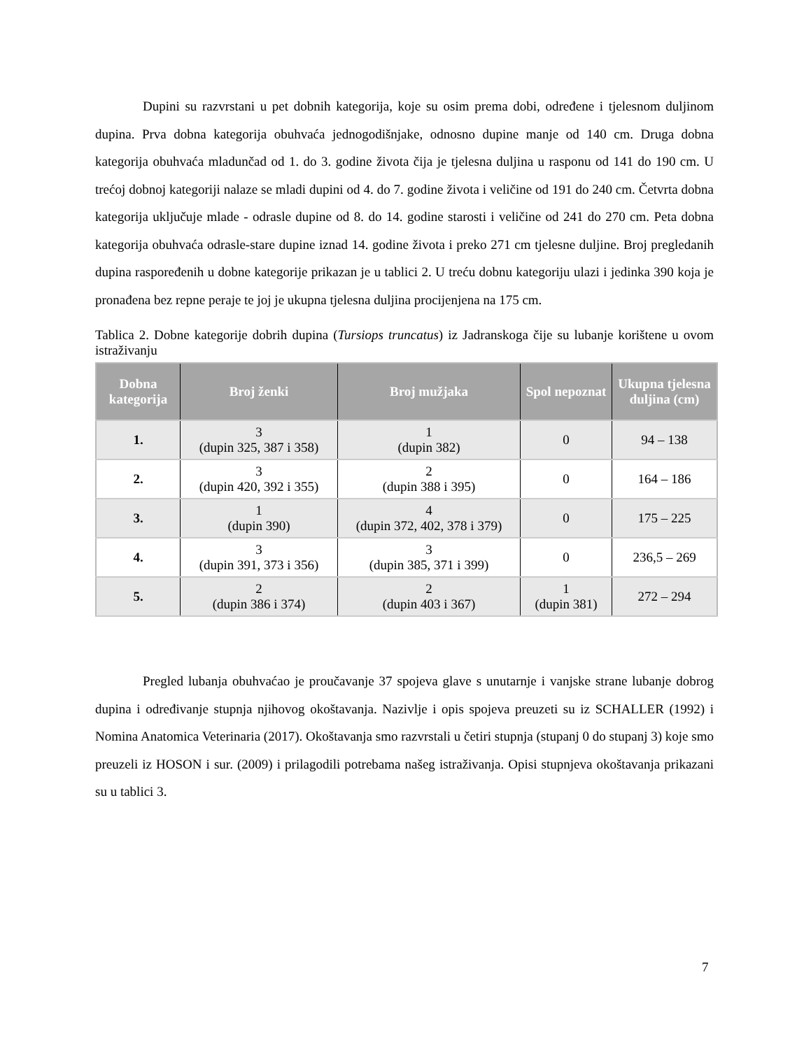Dupini su razvrstani u pet dobnih kategorija, koje su osim prema dobi, određene i tjelesnom duljinom dupina. Prva dobna kategorija obuhvaća jednogodišnjake, odnosno dupine manje od 140 cm. Druga dobna kategorija obuhvaća mladunčad od 1. do 3. godine života čija je tjelesna duljina u rasponu od 141 do 190 cm. U trećoj dobnoj kategoriji nalaze se mladi dupini od 4. do 7. godine života i veličine od 191 do 240 cm. Četvrta dobna kategorija uključuje mlade - odrasle dupine od 8. do 14. godine starosti i veličine od 241 do 270 cm. Peta dobna kategorija obuhvaća odrasle-stare dupine iznad 14. godine života i preko 271 cm tjelesne duljine. Broj pregledanih dupina raspoređenih u dobne kategorije prikazan je u tablici 2. U treću dobnu kategoriju ulazi i jedinka 390 koja je pronađena bez repne peraje te joj je ukupna tjelesna duljina procijenjena na 175 cm.
Tablica 2. Dobne kategorije dobrih dupina (Tursiops truncatus) iz Jadranskoga čije su lubanje korištene u ovom istraživanju
| Dobna kategorija | Broj ženki | Broj mužjaka | Spol nepoznat | Ukupna tjelesna duljina (cm) |
| --- | --- | --- | --- | --- |
| 1. | 3 (dupin 325, 387 i 358) | 1 (dupin 382) | 0 | 94 – 138 |
| 2. | 3 (dupin 420, 392 i 355) | 2 (dupin 388 i 395) | 0 | 164 – 186 |
| 3. | 1 (dupin 390) | 4 (dupin 372, 402, 378 i 379) | 0 | 175 – 225 |
| 4. | 3 (dupin 391, 373 i 356) | 3 (dupin 385, 371 i 399) | 0 | 236,5 – 269 |
| 5. | 2 (dupin 386 i 374) | 2 (dupin 403 i 367) | 1 (dupin 381) | 272 – 294 |
Pregled lubanja obuhvaćao je proučavanje 37 spojeva glave s unutarnje i vanjske strane lubanje dobrog dupina i određivanje stupnja njihovog okoštavanja. Nazivlje i opis spojeva preuzeti su iz SCHALLER (1992) i Nomina Anatomica Veterinaria (2017). Okoštavanja smo razvrstali u četiri stupnja (stupanj 0 do stupanj 3) koje smo preuzeli iz HOSON i sur. (2009) i prilagodili potrebama našeg istraživanja. Opisi stupnjeva okoštavanja prikazani su u tablici 3.
7